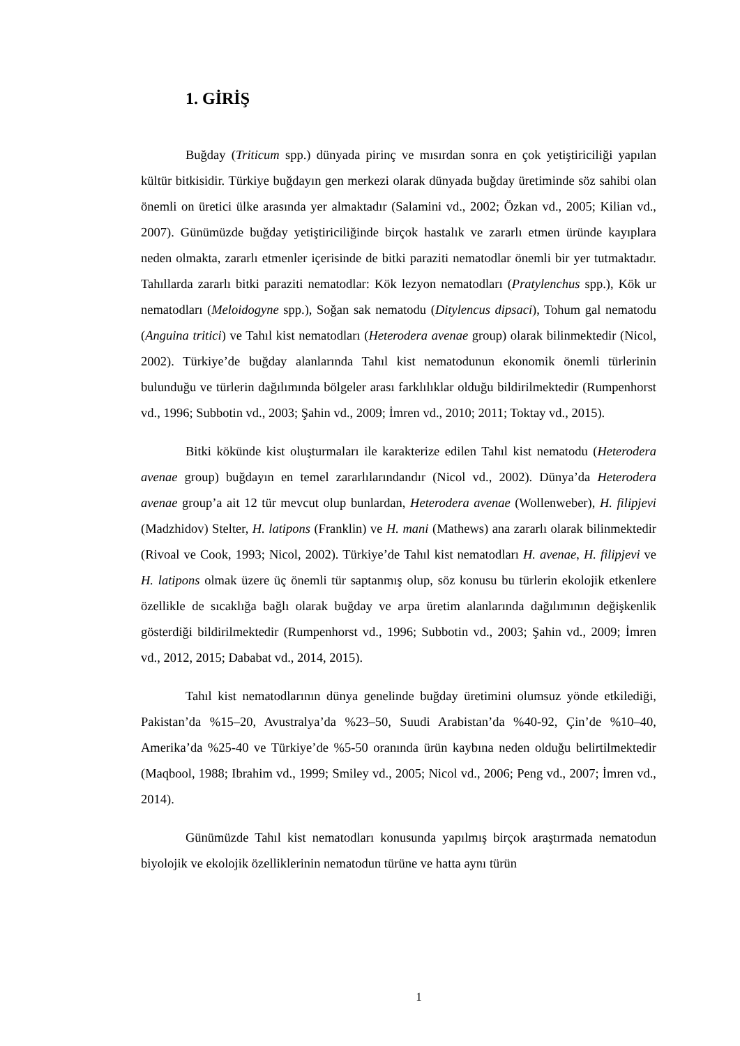1. GİRİŞ
Buğday (Triticum spp.) dünyada pirinç ve mısırdan sonra en çok yetiştiriciliği yapılan kültür bitkisidir. Türkiye buğdayın gen merkezi olarak dünyada buğday üretiminde söz sahibi olan önemli on üretici ülke arasında yer almaktadır (Salamini vd., 2002; Özkan vd., 2005; Kilian vd., 2007). Günümüzde buğday yetiştiriciliğinde birçok hastalık ve zararlı etmen üründe kayıplara neden olmakta, zararlı etmenler içerisinde de bitki paraziti nematodlar önemli bir yer tutmaktadır. Tahıllarda zararlı bitki paraziti nematodlar: Kök lezyon nematodları (Pratylenchus spp.), Kök ur nematodları (Meloidogyne spp.), Soğan sak nematodu (Ditylencus dipsaci), Tohum gal nematodu (Anguina tritici) ve Tahıl kist nematodları (Heterodera avenae group) olarak bilinmektedir (Nicol, 2002). Türkiye’de buğday alanlarında Tahıl kist nematodunun ekonomik önemli türlerinin bulunduğu ve türlerin dağılımında bölgeler arası farklılıklar olduğu bildirilmektedir (Rumpenhorst vd., 1996; Subbotin vd., 2003; Şahin vd., 2009; İmren vd., 2010; 2011; Toktay vd., 2015).
Bitki kökünde kist oluşturmaları ile karakterize edilen Tahıl kist nematodu (Heterodera avenae group) buğdayın en temel zararlılarındandır (Nicol vd., 2002). Dünya’da Heterodera avenae group’a ait 12 tür mevcut olup bunlardan, Heterodera avenae (Wollenweber), H. filipjevi (Madzhidov) Stelter, H. latipons (Franklin) ve H. mani (Mathews) ana zararlı olarak bilinmektedir (Rivoal ve Cook, 1993; Nicol, 2002). Türkiye’de Tahıl kist nematodları H. avenae, H. filipjevi ve H. latipons olmak üzere üç önemli tür saptanmış olup, söz konusu bu türlerin ekolojik etkenlere özellikle de sıcaklığa bağlı olarak buğday ve arpa üretim alanlarında dağılımının değişkenlik gösterdiği bildirilmektedir (Rumpenhorst vd., 1996; Subbotin vd., 2003; Şahin vd., 2009; İmren vd., 2012, 2015; Dababat vd., 2014, 2015).
Tahıl kist nematodlarının dünya genelinde buğday üretimini olumsuz yönde etkilediği, Pakistan’da %15–20, Avustralya’da %23–50, Suudi Arabistan’da %40-92, Çin’de %10–40, Amerika’da %25-40 ve Türkiye’de %5-50 oranında ürün kaybına neden olduğu belirtilmektedir (Maqbool, 1988; Ibrahim vd., 1999; Smiley vd., 2005; Nicol vd., 2006; Peng vd., 2007; İmren vd., 2014).
Günümüzde Tahıl kist nematodları konusunda yapılmış birçok araştırmada nematodun biyolojik ve ekolojik özelliklerinin nematodun türüne ve hatta aynı türün
1